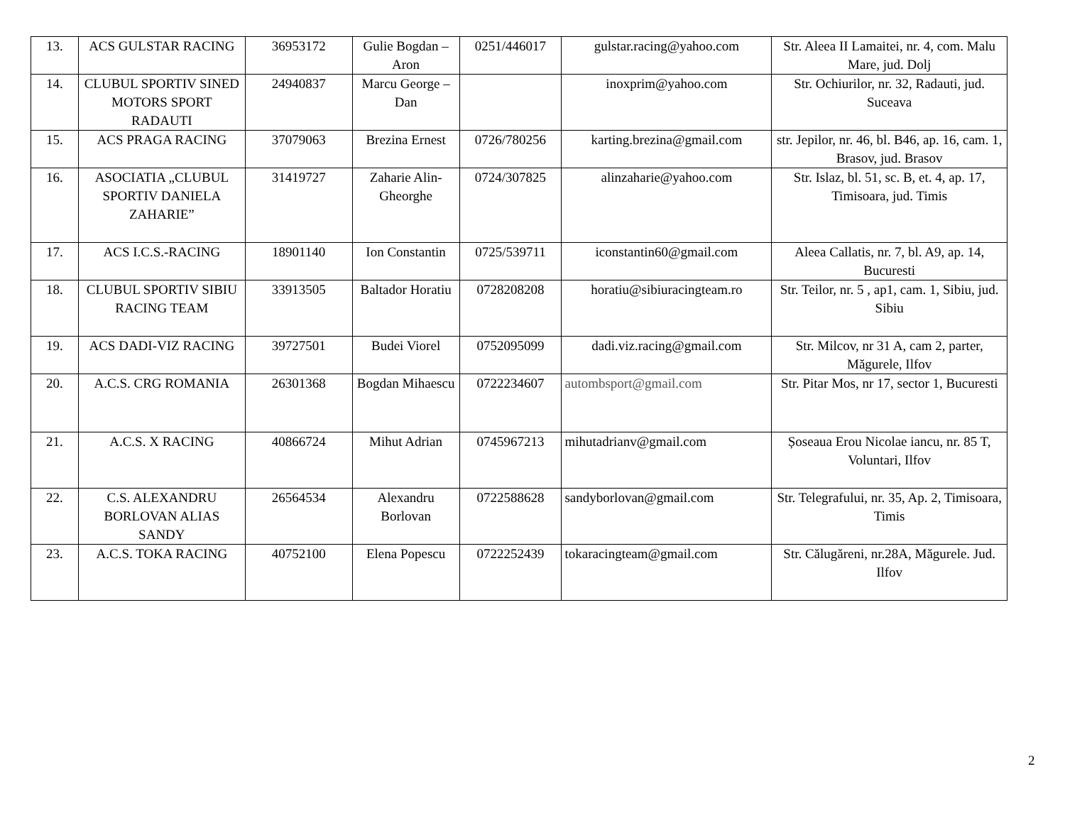| 13. | ACS GULSTAR RACING | 36953172 | Gulie Bogdan –Aron | 0251/446017 | gulstar.racing@yahoo.com | Str. Aleea II Lamaitei, nr. 4, com. Malu Mare, jud. Dolj |
| 14. | CLUBUL SPORTIV SINED MOTORS SPORT RADAUTI | 24940837 | Marcu George – Dan | | inoxprim@yahoo.com | Str. Ochiurilor, nr. 32, Radauti, jud. Suceava |
| 15. | ACS PRAGA RACING | 37079063 | Brezina Ernest | 0726/780256 | karting.brezina@gmail.com | str. Jepilor, nr. 46, bl. B46, ap. 16, cam. 1, Brasov, jud. Brasov |
| 16. | ASOCIATIA „CLUBUL SPORTIV DANIELA ZAHARIE” | 31419727 | Zaharie Alin-Gheorghe | 0724/307825 | alinzaharie@yahoo.com | Str. Islaz, bl. 51, sc. B, et. 4, ap. 17, Timisoara, jud. Timis |
| 17. | ACS I.C.S.-RACING | 18901140 | Ion Constantin | 0725/539711 | iconstantin60@gmail.com | Aleea Callatis, nr. 7, bl. A9, ap. 14, Bucuresti |
| 18. | CLUBUL SPORTIV SIBIU RACING TEAM | 33913505 | Baltador Horatiu | 0728208208 | horatiu@sibiuracingteam.ro | Str. Teilor, nr. 5 , ap1, cam. 1, Sibiu, jud. Sibiu |
| 19. | ACS DADI-VIZ RACING | 39727501 | Budei Viorel | 0752095099 | dadi.viz.racing@gmail.com | Str. Milcov, nr 31 A, cam 2, parter, Măgurele, Ilfov |
| 20. | A.C.S. CRG ROMANIA | 26301368 | Bogdan Mihaescu | 0722234607 | autombsport@gmail.com | Str. Pitar Mos, nr 17, sector 1, Bucuresti |
| 21. | A.C.S. X RACING | 40866724 | Mihut Adrian | 0745967213 | mihutadrianv@gmail.com | Șoseaua Erou Nicolae iancu, nr. 85 T, Voluntari, Ilfov |
| 22. | C.S. ALEXANDRU BORLOVAN ALIAS SANDY | 26564534 | Alexandru Borlovan | 0722588628 | sandyborlovan@gmail.com | Str. Telegrafului, nr. 35, Ap. 2, Timisoara, Timis |
| 23. | A.C.S. TOKA RACING | 40752100 | Elena Popescu | 0722252439 | tokaracingteam@gmail.com | Str. Călugăreni, nr.28A, Măgurele. Jud. Ilfov |
2